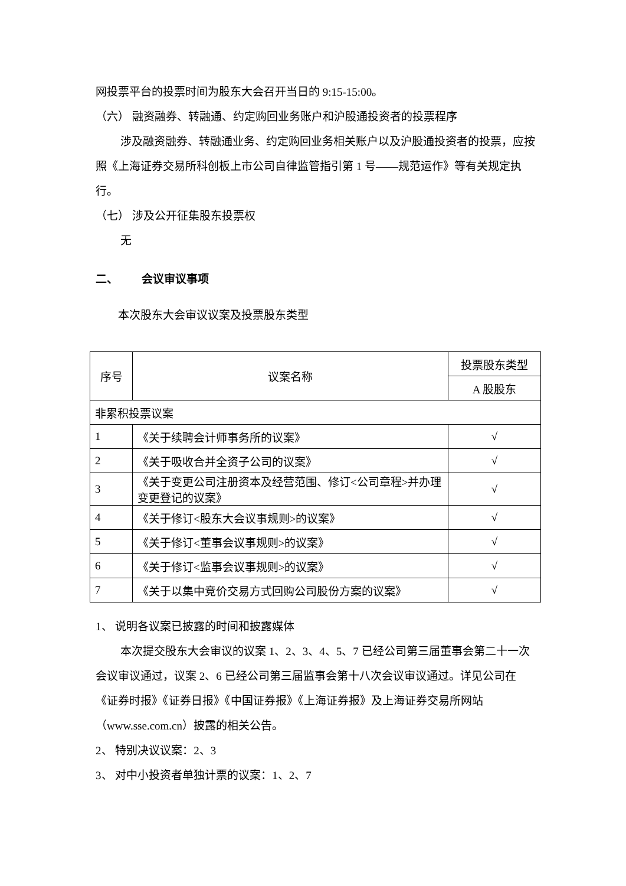网投票平台的投票时间为股东大会召开当日的 9:15-15:00。
（六） 融资融券、转融通、约定购回业务账户和沪股通投资者的投票程序
涉及融资融券、转融通业务、约定购回业务相关账户以及沪股通投资者的投票，应按照《上海证券交易所科创板上市公司自律监管指引第 1 号——规范运作》等有关规定执行。
（七） 涉及公开征集股东投票权
无
二、 会议审议事项
本次股东大会审议议案及投票股东类型
| 序号 | 议案名称 | 投票股东类型 |
| --- | --- | --- |
| | | A 股股东 |
| 非累积投票议案 | | |
| 1 | 《关于续聘会计师事务所的议案》 | √ |
| 2 | 《关于吸收合并全资子公司的议案》 | √ |
| 3 | 《关于变更公司注册资本及经营范围、修订<公司章程>并办理变更登记的议案》 | √ |
| 4 | 《关于修订<股东大会议事规则>的议案》 | √ |
| 5 | 《关于修订<董事会议事规则>的议案》 | √ |
| 6 | 《关于修订<监事会议事规则>的议案》 | √ |
| 7 | 《关于以集中竞价交易方式回购公司股份方案的议案》 | √ |
1、 说明各议案已披露的时间和披露媒体
本次提交股东大会审议的议案 1、2、3、4、5、7 已经公司第三届董事会第二十一次会议审议通过，议案 2、6 已经公司第三届监事会第十八次会议审议通过。详见公司在《证券时报》《证券日报》《中国证券报》《上海证券报》及上海证券交易所网站（www.sse.com.cn）披露的相关公告。
2、 特别决议议案：2、3
3、 对中小投资者单独计票的议案：1、2、7